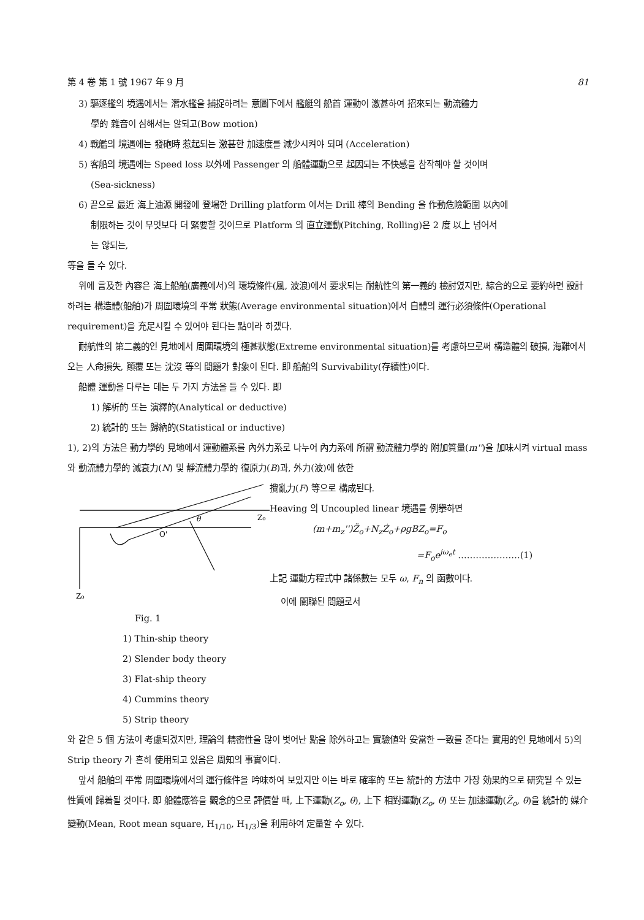第 4 卷 第 1 號 1967 年 9 月 81
3) 驅逐艦의 境遇에서는 潛水艦을 捕捉하려는 意圖下에서 艦艇의 船首 運動이 激甚하여 招來되는 動流體力
學的 雜音이 심해서는 않되고(Bow motion)
4) 戰艦의 境遇에는 發砲時 惹起되는 激甚한 加速度를 減少시켜야 되며 (Acceleration)
5) 客船의 境遇에는 Speed loss 以外에 Passenger 의 船體運動으로 起因되는 不快感을 참작해야 할 것이며
(Sea-sickness)
6) 끝으로 最近 海上油源 開發에 登場한 Drilling platform 에서는 Drill 棒의 Bending 을 作動危險範圍 以內에
制限하는 것이 무엇보다 더 緊要할 것이므로 Platform 의 直立運動(Pitching, Rolling)은 2 度 以上 넘어서
는 않되는,
等을 들 수 있다.
위에 言及한 內容은 海上船舶(廣義에서)의 環境條件(風, 波浪)에서 要求되는 耐航性의 第一義的 檢討였지만, 綜合的으로 要約하면 設計하려는 構造體(船舶)가 周圍環境의 平常 狀態(Average environmental situation)에서 自體의 運行必須條件(Operational requirement)을 充足시킬 수 있어야 된다는 點이라 하겠다.
耐航性의 第二義的인 見地에서 周圍環境의 極甚狀態(Extreme environmental situation)를 考慮하므로써 構造體의 破損, 海難에서 오는 人命損失, 顚覆 또는 沈沒 等의 問題가 對象이 된다. 即 船舶의 Survivability(存續性)이다.
船體 運動을 다루는 데는 두 가지 方法을 들 수 있다. 即
1) 解析的 또는 演繹的(Analytical or deductive)
2) 統計的 또는 歸納的(Statistical or inductive)
1), 2)의 方法은 動力學的 見地에서 運動體系를 內外力系로 나누어 內力系에 所謂 動流體力學的 附加質量(m'')을 加味시켜 virtual mass 와 動流體力學的 減衰力(N) 및 靜流體力學的 復原力(B)과, 外力(波)에 依한
θ
O'
Zo
Zo
Fig. 1
攪亂力(F) 等으로 構成된다.
Heaving 의 Uncoupled linear 境遇를 例擧하면
(m+m<sub>z</sub>'')Z̈<sub>o</sub>+N<sub>z</sub>Ż<sub>o</sub>+ρgBZ<sub>o</sub>=F<sub>o</sub>
=F<sub>o</sub>e<sup>jω<sub>e</sub>t</sup> …………………(1)
上記 運動方程式中 諸係數는 모두 ω, F<sub>n</sub> 의 函數이다.
이에 關聯된 問題로서
1) Thin-ship theory
2) Slender body theory
3) Flat-ship theory
4) Cummins theory
5) Strip theory
와 같은 5 個 方法이 考慮되겠지만, 理論의 精密性을 많이 벗어난 點을 除外하고는 實驗値와 妥當한 一致를 준다는 實用的인 見地에서 5)의 Strip theory 가 흔히 使用되고 있음은 周知의 事實이다.
앞서 船舶의 平常 周圍環境에서의 運行條件을 吟味하여 보았지만 이는 바로 確率的 또는 統計的 方法中 가장 効果的으로 研究될 수 있는 性質에 歸着될 것이다. 即 船體應答을 觀念的으로 評價할 때, 上下運動(Z<sub>o</sub>, θ), 上下 相對運動(Z<sub>o</sub>, θ) 또는 加速運動(Z̈<sub>o</sub>, θ̈)을 統計的 媒介變動(Mean, Root mean square, H<sub>1/10</sub>, H<sub>1/3</sub>)을 利用하여 定量할 수 있다.